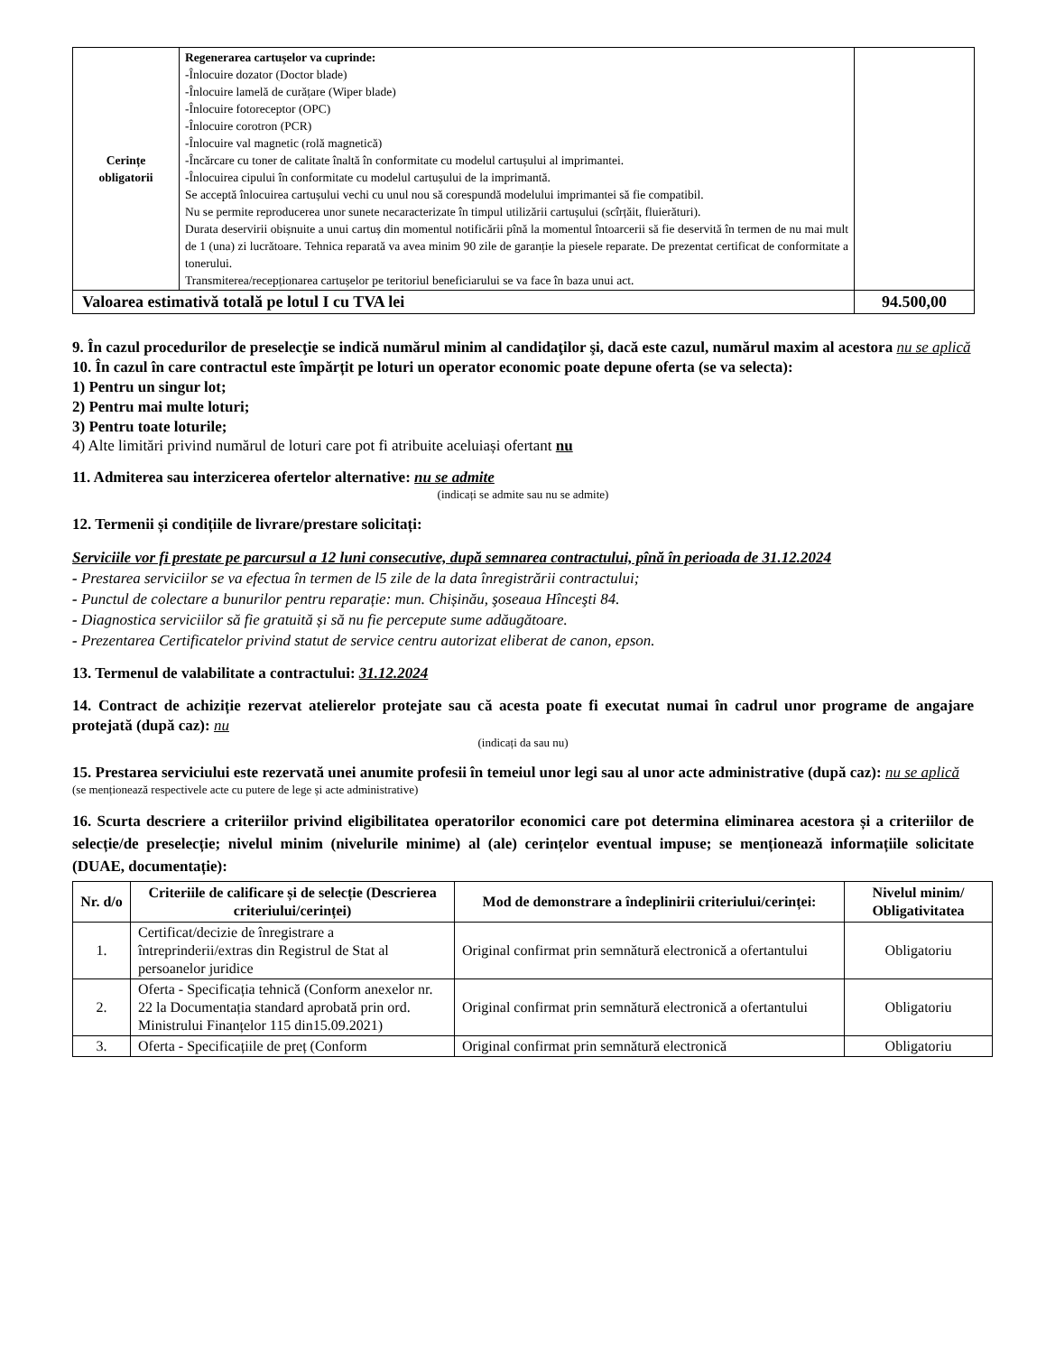| Cerințe obligatorii | Regenerarea cartușelor va cuprinde: -Înlocuire dozator (Doctor blade) -Înlocuire lamelă de curățare (Wiper blade) -Înlocuire fotoreceptor (OPC) -Înlocuire corotron (PCR) -Înlocuire val magnetic (rolă magnetică) -Încărcare cu toner de calitate înaltă în conformitate cu modelul cartușului al imprimantei. -Înlocuirea cipului în conformitate cu modelul cartușului de la imprimantă. Se acceptă înlocuirea cartușului vechi cu unul nou să corespundă modelului imprimantei să fie compatibil. Nu se permite reproducerea unor sunete necaracterizate în timpul utilizării cartușului (scîrțăit, fluierături). Durata deservirii obișnuite a unui cartuș din momentul notificării pînă la momentul întoarcerii să fie deservită în termen de nu mai mult de 1 (una) zi lucrătoare. Tehnica reparată va avea minim 90 zile de garanție la piesele reparate. De prezentat certificat de conformitate a tonerului. Transmiterea/recepționarea cartușelor pe teritoriul beneficiarului se va face în baza unui act. | |
| Valoarea estimativă totală pe lotul I cu TVA lei | | 94.500,00 |
9. În cazul procedurilor de preselecţie se indică numărul minim al candidaţilor şi, dacă este cazul, numărul maxim al acestora nu se aplică
10. În cazul în care contractul este împărțit pe loturi un operator economic poate depune oferta (se va selecta):
1) Pentru un singur lot;
2) Pentru mai multe loturi;
3) Pentru toate loturile;
4) Alte limitări privind numărul de loturi care pot fi atribuite aceluiași ofertant nu
11. Admiterea sau interzicerea ofertelor alternative: nu se admite
(indicați se admite sau nu se admite)
12. Termenii și condițiile de livrare/prestare solicitați:
Serviciile vor fi prestate pe parcursul a 12 luni consecutive, după semnarea contractului, pînă în perioada de 31.12.2024
- Prestarea serviciilor se va efectua în termen de l5 zile de la data înregistrării contractului;
- Punctul de colectare a bunurilor pentru reparație: mun. Chișinău, şoseaua Hînceşti 84.
- Diagnostica serviciilor să fie gratuită și să nu fie percepute sume adăugătoare.
- Prezentarea Certificatelor privind statut de service centru autorizat eliberat de canon, epson.
13. Termenul de valabilitate a contractului: 31.12.2024
14. Contract de achiziție rezervat atelierelor protejate sau că acesta poate fi executat numai în cadrul unor programe de angajare protejată (după caz): nu
(indicați da sau nu)
15. Prestarea serviciului este rezervată unei anumite profesii în temeiul unor legi sau al unor acte administrative (după caz): nu se aplică
(se menționează respectivele acte cu putere de lege și acte administrative)
16. Scurta descriere a criteriilor privind eligibilitatea operatorilor economici care pot determina eliminarea acestora și a criteriilor de selecție/de preselecție; nivelul minim (nivelurile minime) al (ale) cerințelor eventual impuse; se menționează informațiile solicitate (DUAE, documentație):
| Nr. d/o | Criteriile de calificare și de selecție (Descrierea criteriului/cerinței) | Mod de demonstrare a îndeplinirii criteriului/cerinței: | Nivelul minim/ Obligativitatea |
| --- | --- | --- | --- |
| 1. | Certificat/decizie de înregistrare a întreprinderii/extras din Registrul de Stat al persoanelor juridice | Original confirmat prin semnătură electronică a ofertantului | Obligatoriu |
| 2. | Oferta - Specificația tehnică (Conform anexelor nr. 22 la Documentația standard aprobată prin ord. Ministrului Finanțelor 115 din15.09.2021) | Original confirmat prin semnătură electronică a ofertantului | Obligatoriu |
| 3. | Oferta - Specificațiile de preț (Conform | Original confirmat prin semnătură electronică | Obligatoriu |